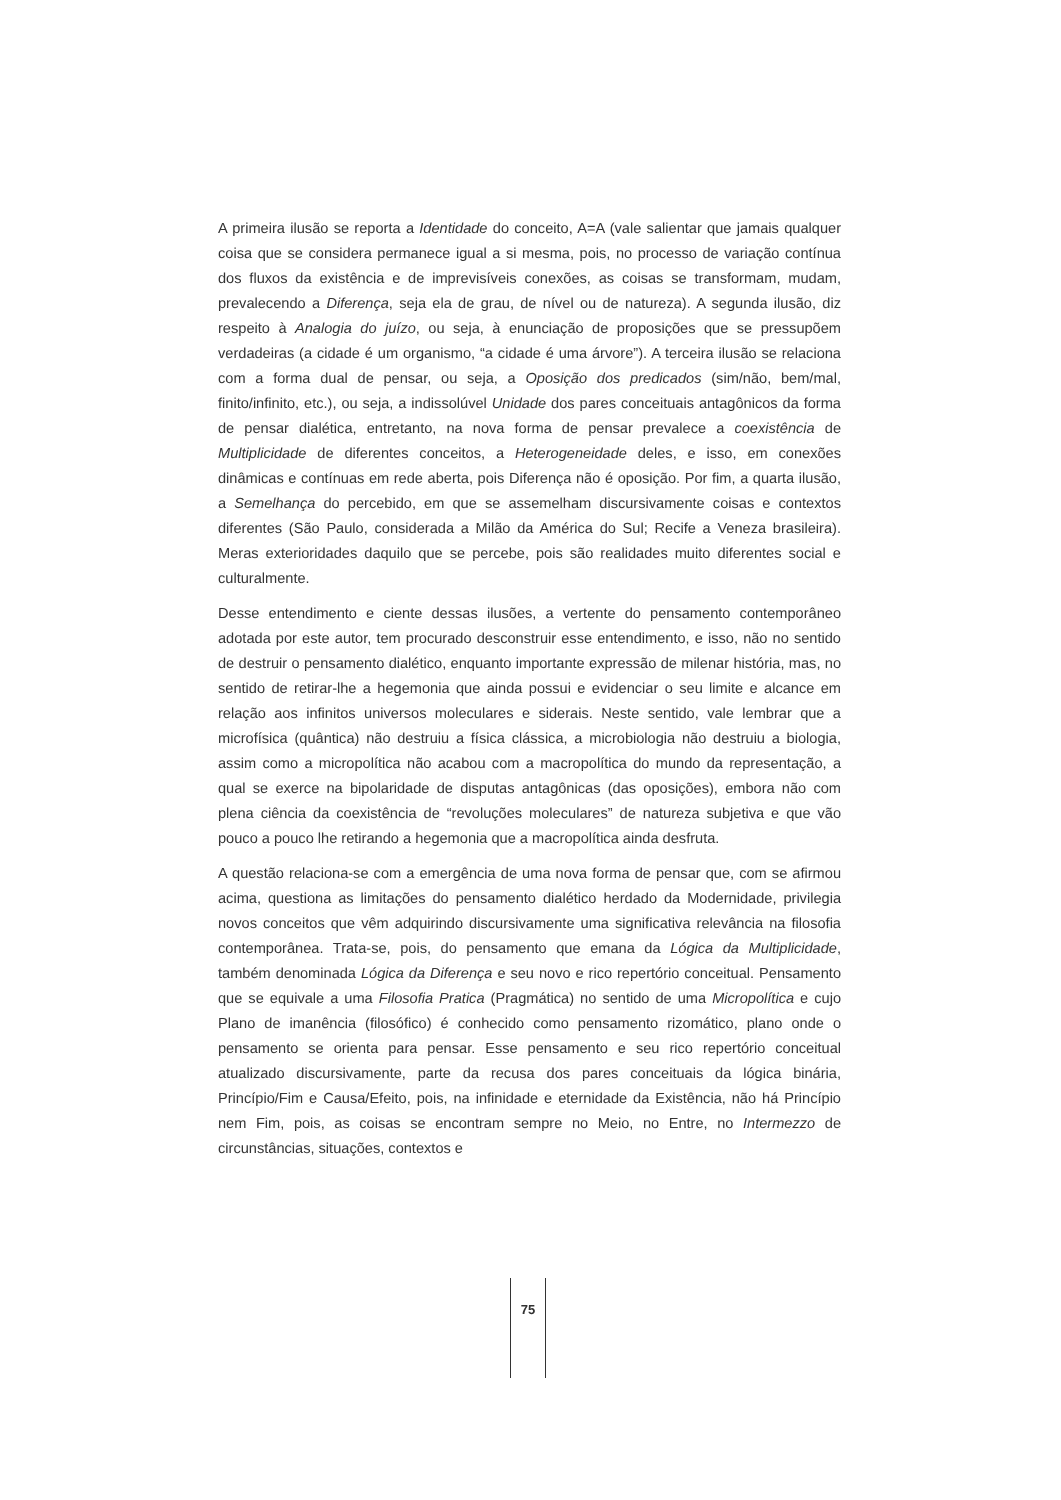A primeira ilusão se reporta a Identidade do conceito, A=A (vale salientar que jamais qualquer coisa que se considera permanece igual a si mesma, pois, no processo de variação contínua dos fluxos da existência e de imprevisíveis conexões, as coisas se transformam, mudam, prevalecendo a Diferença, seja ela de grau, de nível ou de natureza). A segunda ilusão, diz respeito à Analogia do juízo, ou seja, à enunciação de proposições que se pressupõem verdadeiras (a cidade é um organismo, “a cidade é uma árvore”). A terceira ilusão se relaciona com a forma dual de pensar, ou seja, a Oposição dos predicados (sim/não, bem/mal, finito/infinito, etc.), ou seja, a indissolúvel Unidade dos pares conceituais antagônicos da forma de pensar dialética, entretanto, na nova forma de pensar prevalece a coexistência de Multiplicidade de diferentes conceitos, a Heterogeneidade deles, e isso, em conexões dinâmicas e contínuas em rede aberta, pois Diferença não é oposição. Por fim, a quarta ilusão, a Semelhança do percebido, em que se assemelham discursivamente coisas e contextos diferentes (São Paulo, considerada a Milão da América do Sul; Recife a Veneza brasileira). Meras exterioridades daquilo que se percebe, pois são realidades muito diferentes social e culturalmente.
Desse entendimento e ciente dessas ilusões, a vertente do pensamento contemporâneo adotada por este autor, tem procurado desconstruir esse entendimento, e isso, não no sentido de destruir o pensamento dialético, enquanto importante expressão de milenar história, mas, no sentido de retirar-lhe a hegemonia que ainda possui e evidenciar o seu limite e alcance em relação aos infinitos universos moleculares e siderais. Neste sentido, vale lembrar que a microfísica (quântica) não destruiu a física clássica, a microbiologia não destruiu a biologia, assim como a micropolítica não acabou com a macropolítica do mundo da representação, a qual se exerce na bipolaridade de disputas antagônicas (das oposições), embora não com plena ciência da coexistência de “revoluções moleculares” de natureza subjetiva e que vão pouco a pouco lhe retirando a hegemonia que a macropolítica ainda desfruta.
A questão relaciona-se com a emergência de uma nova forma de pensar que, com se afirmou acima, questiona as limitações do pensamento dialético herdado da Modernidade, privilegia novos conceitos que vêm adquirindo discursivamente uma significativa relevância na filosofia contemporânea. Trata-se, pois, do pensamento que emana da Lógica da Multiplicidade, também denominada Lógica da Diferença e seu novo e rico repertório conceitual. Pensamento que se equivale a uma Filosofia Pratica (Pragmática) no sentido de uma Micropolítica e cujo Plano de imanência (filosófico) é conhecido como pensamento rizomático, plano onde o pensamento se orienta para pensar. Esse pensamento e seu rico repertório conceitual atualizado discursivamente, parte da recusa dos pares conceituais da lógica binária, Princípio/Fim e Causa/Efeito, pois, na infinidade e eternidade da Existência, não há Princípio nem Fim, pois, as coisas se encontram sempre no Meio, no Entre, no Intermezzo de circunstâncias, situações, contextos e
75